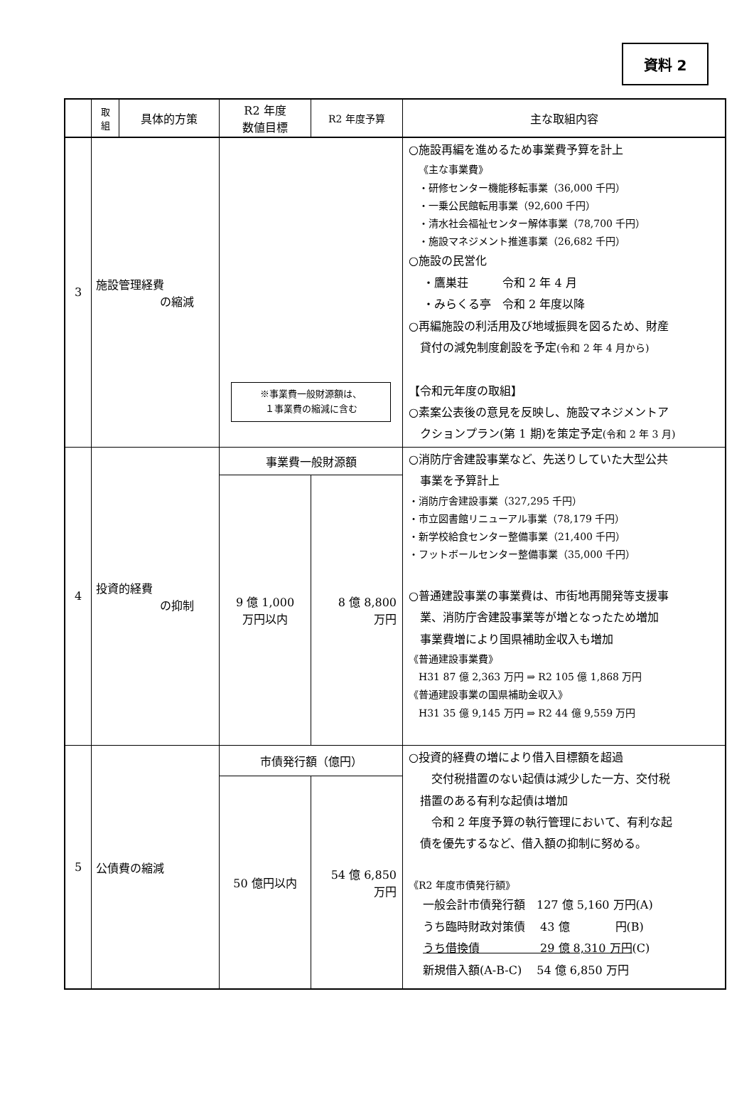資料 2
| | 取 組 | 具体的方策 | R2 年度 数値目標 | R2 年度予算 | 主な取組内容 |
| --- | --- | --- | --- | --- | --- |
| 3 | 施設管理経費 の縮減 | | ※事業費一般財源額は、 １事業費の縮減に含む | | ○施設再編を進めるため事業費予算を計上 《主な事業費》 ・研修センター機能移転事業（36,000 千円） ・一乗公民館転用事業（92,600 千円） ・清水社会福祉センター解体事業（78,700 千円） ・施設マネジメント推進事業（26,682 千円） ○施設の民営化 ・鷹巣荘 令和 2 年 4 月 ・みらくる亭 令和 2 年度以降 ○再編施設の利活用及び地域振興を図るため、財産 貸付の減免制度創設を予定 (令和 2 年 4 月から) 【令和元年度の取組】 ○素案公表後の意見を反映し、施設マネジメントア クションプラン(第 1 期)を策定予定 (令和 2 年 3 月) |
| 4 | 投資的経費 の抑制 | | 事業費一般財源額 | | ○消防庁舎建設事業など、先送りしていた大型公共 事業を予算計上 ・消防庁舎建設事業（327,295 千円） ・市立図書館リニューアル事業（78,179 千円） ・新学校給食センター整備事業（21,400 千円） ・フットボールセンター整備事業（35,000 千円） ○普通建設事業の事業費は、市街地再開発等支援事 業、消防庁舎建設事業等が増となったため増加 事業費増により国県補助金収入も増加 《普通建設事業費》 H31 87 億 2,363 万円 ⇒ R2 105 億 1,868 万円 《普通建設事業の国県補助金収入》 H31 35 億 9,145 万円 ⇒ R2 44 億 9,559 万円 |
| | | | 9 億 1,000 万円以内 | 8 億 8,800 万円 | |
| 5 | 公債費の縮減 | | 市債発行額（億円） | | ○投資的経費の増により借入目標額を超過 交付税措置のない起債は減少した一方、交付税 措置のある有利な起債は増加 令和 2 年度予算の執行管理において、有利な起 債を優先するなど、借入額の抑制に努める。 《R2 年度市債発行額》 一般会計市債発行額 127 億 5,160 万円(A) うち臨時財政対策債 43 億 円(B) うち借換債 29 億 8,310 万円 (C) 新規借入額(A-B-C) 54 億 6,850 万円 |
| | | | 50 億円以内 | 54 億 6,850 万円 | |